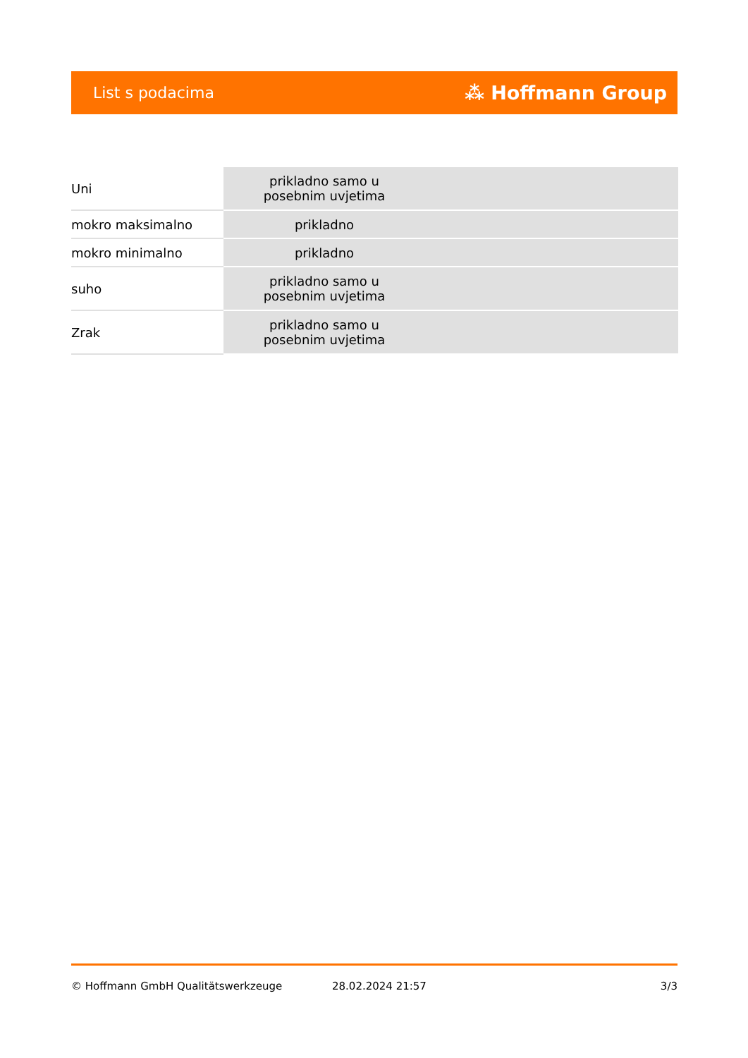List s podacima ⁂ Hoffmann Group
| Uni | prikladno samo u posebnim uvjetima |
| mokro maksimalno | prikladno |
| mokro minimalno | prikladno |
| suho | prikladno samo u posebnim uvjetima |
| Zrak | prikladno samo u posebnim uvjetima |
© Hoffmann GmbH Qualitätswerkzeuge 28.02.2024 21:57 3/3